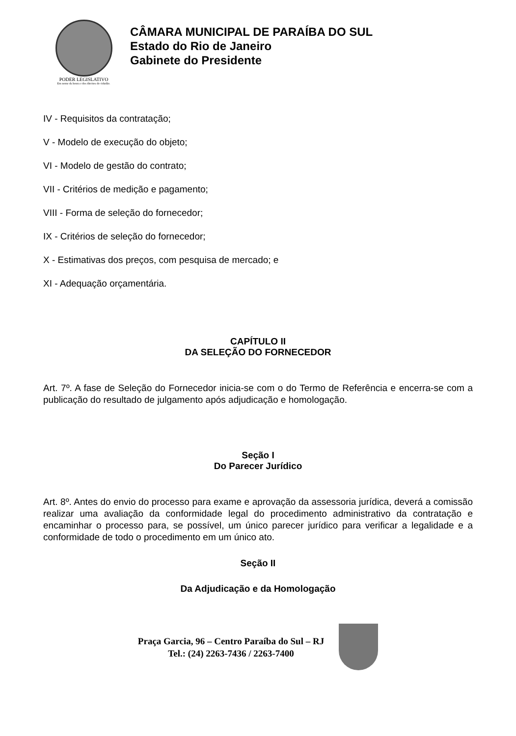PODER LEGISLATIVO
Em nome da honra e dos direitos do cidadão.
CÂMARA MUNICIPAL DE PARAÍBA DO SUL
Estado do Rio de Janeiro
Gabinete do Presidente
IV - Requisitos da contratação;
V - Modelo de execução do objeto;
VI - Modelo de gestão do contrato;
VII - Critérios de medição e pagamento;
VIII - Forma de seleção do fornecedor;
IX - Critérios de seleção do fornecedor;
X - Estimativas dos preços, com pesquisa de mercado; e
XI - Adequação orçamentária.
CAPÍTULO II
DA SELEÇÃO DO FORNECEDOR
Art. 7º. A fase de Seleção do Fornecedor inicia-se com o do Termo de Referência e encerra-se com a publicação do resultado de julgamento após adjudicação e homologação.
Seção I
Do Parecer Jurídico
Art. 8º. Antes do envio do processo para exame e aprovação da assessoria jurídica, deverá a comissão realizar uma avaliação da conformidade legal do procedimento administrativo da contratação e encaminhar o processo para, se possível, um único parecer jurídico para verificar a legalidade e a conformidade de todo o procedimento em um único ato.
Seção II
Da Adjudicação e da Homologação
Praça Garcia, 96 – Centro Paraíba do Sul – RJ
Tel.: (24) 2263-7436 / 2263-7400